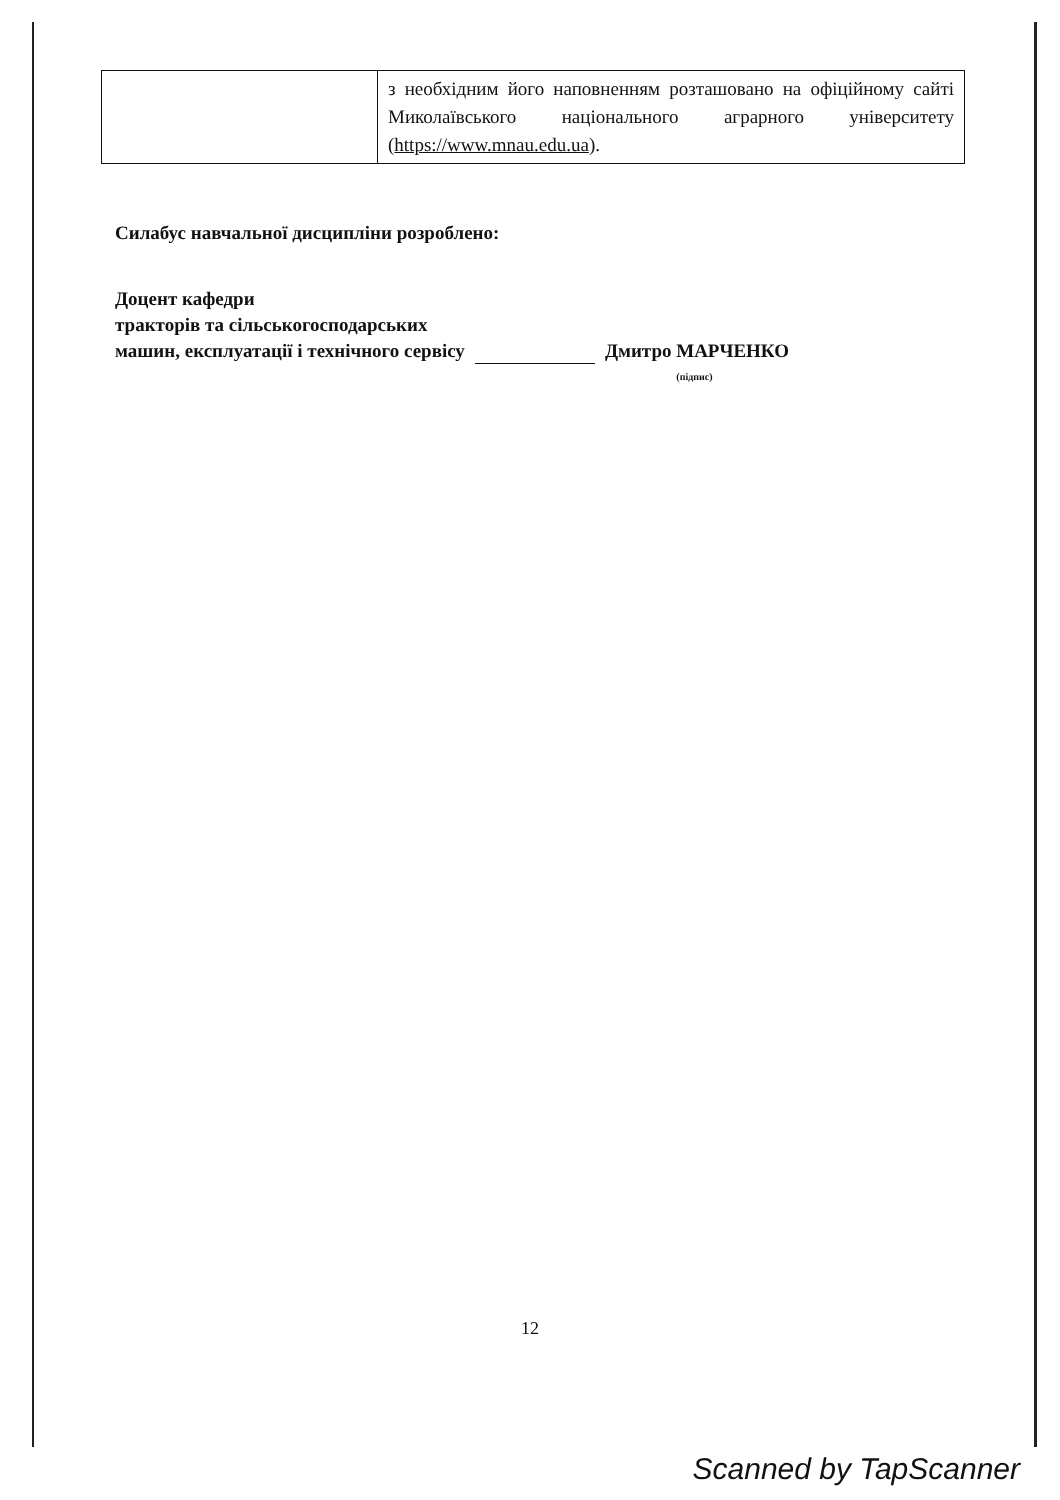| | з необхідним його наповненням розташовано на офіційному сайті Миколаївського національного аграрного університету ( https://www.mnau.edu.ua ). |
Силабус навчальної дисципліни розроблено:
Доцент кафедри
тракторів та сільськогосподарських
машин, експлуатації і технічного сервісу Дмитро МАРЧЕНКО
(підпис)
12
Scanned by TapScanner